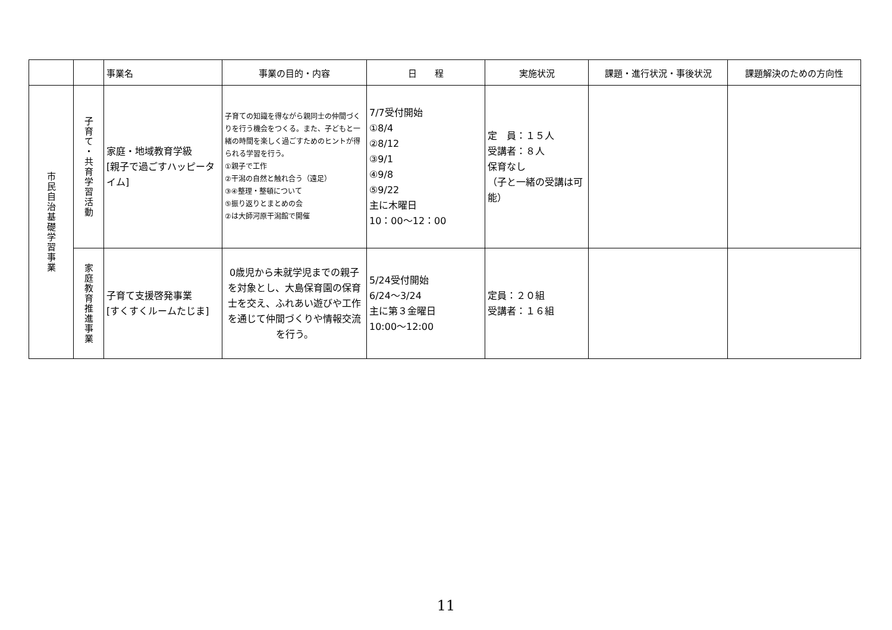| | | 事業名 | 事業の目的・内容 | 日 程 | 実施状況 | 課題・進行状況・事後状況 | 課題解決のための方向性 |
| --- | --- | --- | --- | --- | --- | --- | --- |
| 市民自治基礎学習事業 | 子育て・共育学習活動 | 家庭・地域教育学級 [親子で過ごすハッピータイム] | 子育ての知識を得ながら親同士の仲間づくりを行う機会をつくる。また、子どもと一緒の時間を楽しく過ごすためのヒントが得られる学習を行う。 ①親子で工作 ②干潟の自然と触れ合う（遠足） ③④整理・整頓について ⑤振り返りとまとめの会 ②は大師河原干潟館で開催 | 7/7受付開始 ①8/4 ②8/12 ③9/1 ④9/8 ⑤9/22 主に木曜日 10：00～12：00 | 定 員：１５人 受講者：８人 保育なし （子と一緒の受講は可能） | | |
| | 家庭教育推進事業 | 子育て支援啓発事業 [すくすくルームたじま] | 0歳児から未就学児までの親子を対象とし、大島保育園の保育士を交え、ふれあい遊びや工作を通じて仲間づくりや情報交流を行う。 | 5/24受付開始 6/24～3/24 主に第３金曜日 10:00～12:00 | 定員：２０組 受講者：１６組 | | |
11